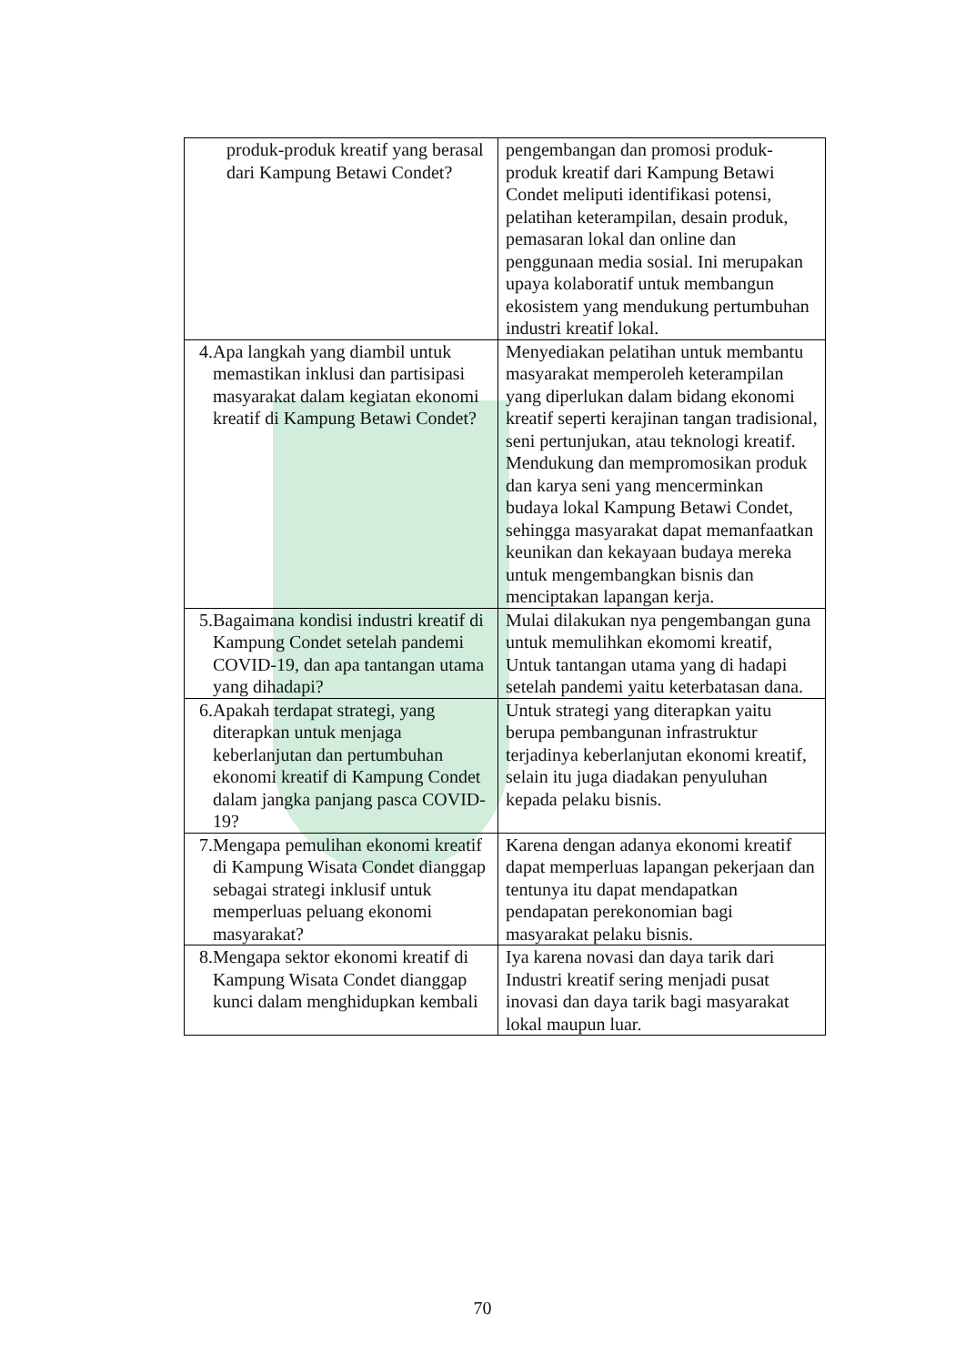| produk-produk kreatif yang berasal dari Kampung Betawi Condet? | pengembangan dan promosi produk-produk kreatif dari Kampung Betawi Condet meliputi identifikasi potensi, pelatihan keterampilan, desain produk, pemasaran lokal dan online dan penggunaan media sosial. Ini merupakan upaya kolaboratif untuk membangun ekosistem yang mendukung pertumbuhan industri kreatif lokal. |
| 4. Apa langkah yang diambil untuk memastikan inklusi dan partisipasi masyarakat dalam kegiatan ekonomi kreatif di Kampung Betawi Condet? | Menyediakan pelatihan untuk membantu masyarakat memperoleh keterampilan yang diperlukan dalam bidang ekonomi kreatif seperti kerajinan tangan tradisional, seni pertunjukan, atau teknologi kreatif. Mendukung dan mempromosikan produk dan karya seni yang mencerminkan budaya lokal Kampung Betawi Condet, sehingga masyarakat dapat memanfaatkan keunikan dan kekayaan budaya mereka untuk mengembangkan bisnis dan menciptakan lapangan kerja. |
| 5. Bagaimana kondisi industri kreatif di Kampung Condet setelah pandemi COVID-19, dan apa tantangan utama yang dihadapi? | Mulai dilakukan nya pengembangan guna untuk memulihkan ekomomi kreatif, Untuk tantangan utama yang di hadapi setelah pandemi yaitu keterbatasan dana. |
| 6. Apakah terdapat strategi, yang diterapkan untuk menjaga keberlanjutan dan pertumbuhan ekonomi kreatif di Kampung Condet dalam jangka panjang pasca COVID-19? | Untuk strategi yang diterapkan yaitu berupa pembangunan infrastruktur terjadinya keberlanjutan ekonomi kreatif, selain itu juga diadakan penyuluhan kepada pelaku bisnis. |
| 7. Mengapa pemulihan ekonomi kreatif di Kampung Wisata Condet dianggap sebagai strategi inklusif untuk memperluas peluang ekonomi masyarakat? | Karena dengan adanya ekonomi kreatif dapat memperluas lapangan pekerjaan dan tentunya itu dapat mendapatkan pendapatan perekonomian bagi masyarakat pelaku bisnis. |
| 8. Mengapa sektor ekonomi kreatif di Kampung Wisata Condet dianggap kunci dalam menghidupkan kembali | Iya karena novasi dan daya tarik dari Industri kreatif sering menjadi pusat inovasi dan daya tarik bagi masyarakat lokal maupun luar. |
70